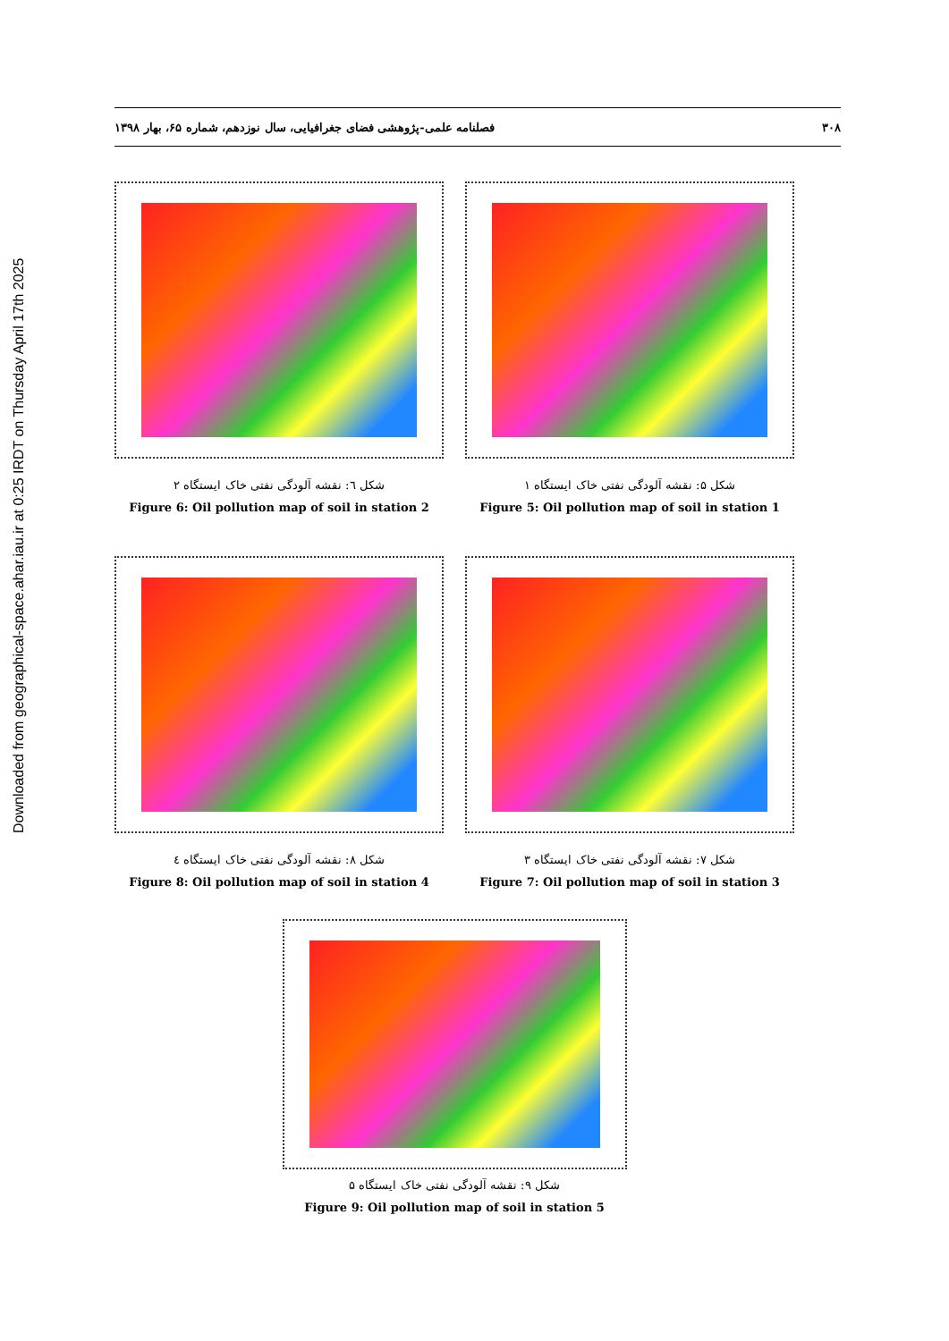Downloaded from geographical-space.ahar.iau.ir at 0:25 IRDT on Thursday April 17th 2025
۳۰۸ فصلنامه علمی-پژوهشی فضای جغرافیایی، سال نوزدهم، شماره ۶۵، بهار ۱۳۹۸
شکل ۵: نقشه آلودگی نفتی خاک ایستگاه ۱
Figure 5: Oil pollution map of soil in station 1
شکل ٦: نقشه آلودگی نفتی خاک ایستگاه ۲
Figure 6: Oil pollution map of soil in station 2
شکل ۷: نقشه آلودگی نفتی خاک ایستگاه ۳
Figure 7: Oil pollution map of soil in station 3
شکل ۸: نقشه آلودگی نفتی خاک ایستگاه ٤
Figure 8: Oil pollution map of soil in station 4
شکل ۹: نقشه آلودگی نفتی خاک ایستگاه ۵
Figure 9: Oil pollution map of soil in station 5